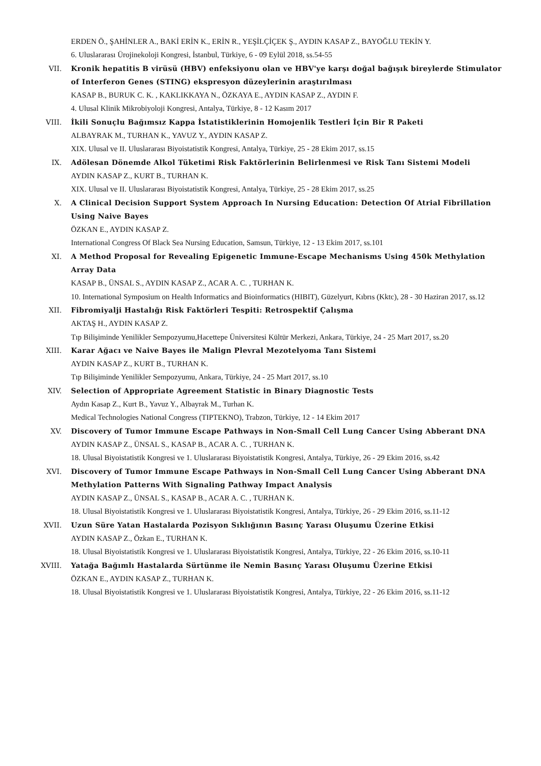ERDEN Ö., ŞAHİNLER A., BAKİ ERİN K., ERİN R., YEŞİLÇİÇEK Ş., AYDIN KASAP Z., BAYOĞLU TEKİN Y.
6. Uluslararası Ürojinekoloji Kongresi, İstanbul, Türkiye, 6 - 09 Eylül 2018, ss.54-55
VII. Kronik hepatitis B virüsü (HBV) enfeksiyonu olan ve HBV'ye karşı doğal bağışık bireylerde Stimulator of Interferon Genes (STING) ekspresyon düzeylerinin araştırılması
KASAP B., BURUK C. K. , KAKLIKKAYA N., ÖZKAYA E., AYDIN KASAP Z., AYDIN F.
4. Ulusal Klinik Mikrobiyoloji Kongresi, Antalya, Türkiye, 8 - 12 Kasım 2017
VIII. İkili Sonuçlu Bağımsız Kappa İstatistiklerinin Homojenlik Testleri İçin Bir R Paketi
ALBAYRAK M., TURHAN K., YAVUZ Y., AYDIN KASAP Z.
XIX. Ulusal ve II. Uluslararası Biyoistatistik Kongresi, Antalya, Türkiye, 25 - 28 Ekim 2017, ss.15
IX. Adölesan Dönemde Alkol Tüketimi Risk Faktörlerinin Belirlenmesi ve Risk Tanı Sistemi Modeli
AYDIN KASAP Z., KURT B., TURHAN K.
XIX. Ulusal ve II. Uluslararası Biyoistatistik Kongresi, Antalya, Türkiye, 25 - 28 Ekim 2017, ss.25
X. A Clinical Decision Support System Approach In Nursing Education: Detection Of Atrial Fibrillation Using Naive Bayes
ÖZKAN E., AYDIN KASAP Z.
International Congress Of Black Sea Nursing Education, Samsun, Türkiye, 12 - 13 Ekim 2017, ss.101
XI. A Method Proposal for Revealing Epigenetic Immune-Escape Mechanisms Using 450k Methylation Array Data
KASAP B., ÜNSAL S., AYDIN KASAP Z., ACAR A. C. , TURHAN K.
10. International Symposium on Health Informatics and Bioinformatics (HIBIT), Güzelyurt, Kıbrıs (Kktc), 28 - 30 Haziran 2017, ss.12
XII. Fibromiyalji Hastalığı Risk Faktörleri Tespiti: Retrospektif Çalışma
AKTAŞ H., AYDIN KASAP Z.
Tıp Bilişiminde Yenilikler Sempozyumu,Hacettepe Üniversitesi Kültür Merkezi, Ankara, Türkiye, 24 - 25 Mart 2017, ss.20
XIII. Karar Ağacı ve Naive Bayes ile Malign Plevral Mezotelyoma Tanı Sistemi
AYDIN KASAP Z., KURT B., TURHAN K.
Tıp Bilişiminde Yenilikler Sempozyumu, Ankara, Türkiye, 24 - 25 Mart 2017, ss.10
XIV. Selection of Appropriate Agreement Statistic in Binary Diagnostic Tests
Aydın Kasap Z., Kurt B., Yavuz Y., Albayrak M., Turhan K.
Medical Technologies National Congress (TIPTEKNO), Trabzon, Türkiye, 12 - 14 Ekim 2017
XV. Discovery of Tumor Immune Escape Pathways in Non-Small Cell Lung Cancer Using Abberant DNA
AYDIN KASAP Z., ÜNSAL S., KASAP B., ACAR A. C. , TURHAN K.
18. Ulusal Biyoistatistik Kongresi ve 1. Uluslararası Biyoistatistik Kongresi, Antalya, Türkiye, 26 - 29 Ekim 2016, ss.42
XVI. Discovery of Tumor Immune Escape Pathways in Non-Small Cell Lung Cancer Using Abberant DNA Methylation Patterns With Signaling Pathway Impact Analysis
AYDIN KASAP Z., ÜNSAL S., KASAP B., ACAR A. C. , TURHAN K.
18. Ulusal Biyoistatistik Kongresi ve 1. Uluslararası Biyoistatistik Kongresi, Antalya, Türkiye, 26 - 29 Ekim 2016, ss.11-12
XVII. Uzun Süre Yatan Hastalarda Pozisyon Sıklığının Basınç Yarası Oluşumu Üzerine Etkisi
AYDIN KASAP Z., Özkan E., TURHAN K.
18. Ulusal Biyoistatistik Kongresi ve 1. Uluslararası Biyoistatistik Kongresi, Antalya, Türkiye, 22 - 26 Ekim 2016, ss.10-11
XVIII. Yatağa Bağımlı Hastalarda Sürtünme ile Nemin Basınç Yarası Oluşumu Üzerine Etkisi
ÖZKAN E., AYDIN KASAP Z., TURHAN K.
18. Ulusal Biyoistatistik Kongresi ve 1. Uluslararası Biyoistatistik Kongresi, Antalya, Türkiye, 22 - 26 Ekim 2016, ss.11-12